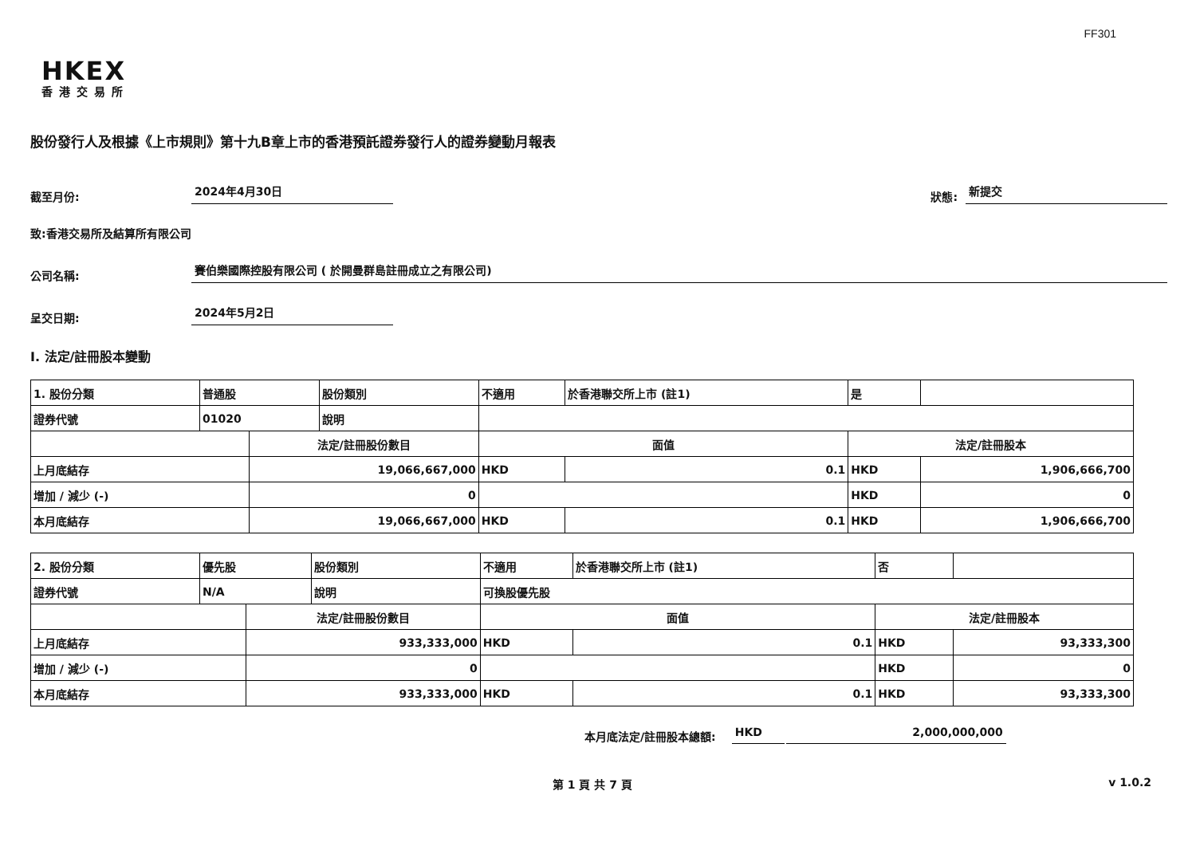FF301
HKEX
香港交易所
股份發行人及根據《上市規則》第十九B章上市的香港預託證券發行人的證券變動月報表
截至月份:
2024年4月30日
狀態:
新提交
致:香港交易所及結算所有限公司
公司名稱:
賽伯樂國際控股有限公司 ( 於開曼群島註冊成立之有限公司)
呈交日期:
2024年5月2日
I. 法定/註冊股本變動
| 1. 股份分類 | 普通股 | | 股份類別 | 不適用 | | 於香港聯交所上市 (註1) | 是 | |
| 證券代號 | 01020 | | 說明 | | | | | |
| | | 法定/註冊股份數目 | | | 面值 | | 法定/註冊股本 | |
| 上月底結存 | | 19,066,667,000 | | | HKD | 0.1 | HKD | 1,906,666,700 |
| 增加 / 減少 (-) | | 0 | | | | | HKD | 0 |
| 本月底結存 | | 19,066,667,000 | | | HKD | 0.1 | HKD | 1,906,666,700 |
| 2. 股份分類 | 優先股 | | 股份類別 | 不適用 | | 於香港聯交所上市 (註1) | 否 | |
| 證券代號 | N/A | | 說明 | 可換股優先股 | | | | |
| | | 法定/註冊股份數目 | | | 面值 | | 法定/註冊股本 | |
| 上月底結存 | | 933,333,000 | | | HKD | 0.1 | HKD | 93,333,300 |
| 增加 / 減少 (-) | | 0 | | | | | HKD | 0 |
| 本月底結存 | | 933,333,000 | | | HKD | 0.1 | HKD | 93,333,300 |
本月底法定/註冊股本總額:
HKD
2,000,000,000
第 1 頁 共 7 頁 v 1.0.2